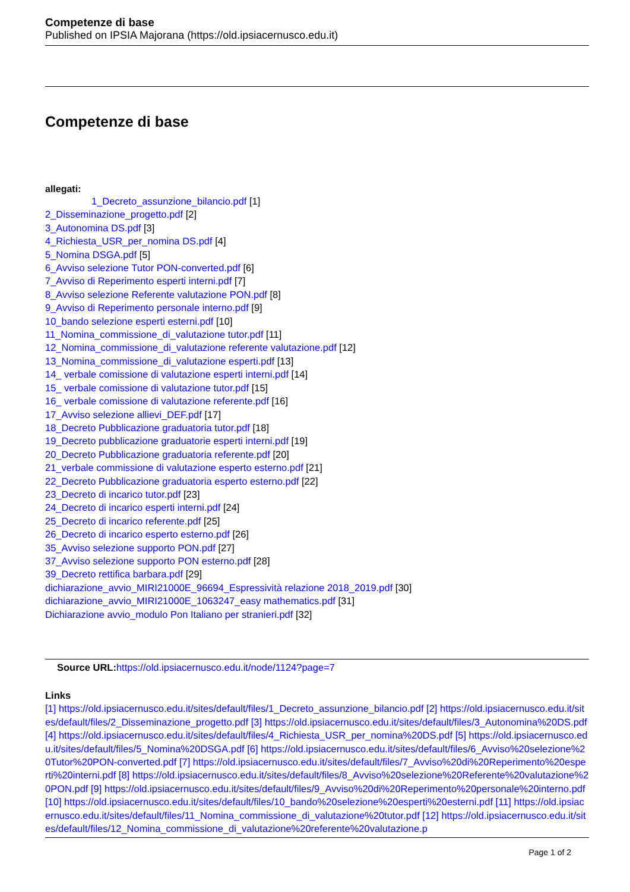Competenze di base
Published on IPSIA Majorana (https://old.ipsiacernusco.edu.it)
Competenze di base
allegati:
1_Decreto_assunzione_bilancio.pdf [1]
2_Disseminazione_progetto.pdf [2]
3_Autonomina DS.pdf [3]
4_Richiesta_USR_per_nomina DS.pdf [4]
5_Nomina DSGA.pdf [5]
6_Avviso selezione Tutor PON-converted.pdf [6]
7_Avviso di Reperimento esperti interni.pdf [7]
8_Avviso selezione Referente valutazione PON.pdf [8]
9_Avviso di Reperimento personale interno.pdf [9]
10_bando selezione esperti esterni.pdf [10]
11_Nomina_commissione_di_valutazione tutor.pdf [11]
12_Nomina_commissione_di_valutazione referente valutazione.pdf [12]
13_Nomina_commissione_di_valutazione esperti.pdf [13]
14_ verbale comissione di valutazione esperti interni.pdf [14]
15_ verbale comissione di valutazione tutor.pdf [15]
16_ verbale comissione di valutazione referente.pdf [16]
17_Avviso selezione allievi_DEF.pdf [17]
18_Decreto Pubblicazione graduatoria tutor.pdf [18]
19_Decreto pubblicazione graduatorie esperti interni.pdf [19]
20_Decreto Pubblicazione graduatoria referente.pdf [20]
21_verbale commissione di valutazione esperto esterno.pdf [21]
22_Decreto Pubblicazione graduatoria esperto esterno.pdf [22]
23_Decreto di incarico tutor.pdf [23]
24_Decreto di incarico esperti interni.pdf [24]
25_Decreto di incarico referente.pdf [25]
26_Decreto di incarico esperto esterno.pdf [26]
35_Avviso selezione supporto PON.pdf [27]
37_Avviso selezione supporto PON esterno.pdf [28]
39_Decreto rettifica barbara.pdf [29]
dichiarazione_avvio_MIRI21000E_96694_Espressività relazione 2018_2019.pdf [30]
dichiarazione_avvio_MIRI21000E_1063247_easy mathematics.pdf [31]
Dichiarazione avvio_modulo Pon Italiano per stranieri.pdf [32]
Source URL: https://old.ipsiacernusco.edu.it/node/1124?page=7
Links
[1] https://old.ipsiacernusco.edu.it/sites/default/files/1_Decreto_assunzione_bilancio.pdf [2] https://old.ipsiacernusco.edu.it/sites/default/files/2_Disseminazione_progetto.pdf [3] https://old.ipsiacernusco.edu.it/sites/default/files/3_Autonomina%20DS.pdf [4] https://old.ipsiacernusco.edu.it/sites/default/files/4_Richiesta_USR_per_nomina%20DS.pdf [5] https://old.ipsiacernusco.edu.it/sites/default/files/5_Nomina%20DSGA.pdf [6] https://old.ipsiacernusco.edu.it/sites/default/files/6_Avviso%20selezione%20Tutor%20PON-converted.pdf [7] https://old.ipsiacernusco.edu.it/sites/default/files/7_Avviso%20di%20Reperimento%20esperti%20interni.pdf [8] https://old.ipsiacernusco.edu.it/sites/default/files/8_Avviso%20selezione%20Referente%20valutazione%20PON.pdf [9] https://old.ipsiacernusco.edu.it/sites/default/files/9_Avviso%20di%20Reperimento%20personale%20interno.pdf [10] https://old.ipsiacernusco.edu.it/sites/default/files/10_bando%20selezione%20esperti%20esterni.pdf [11] https://old.ipsiacernusco.edu.it/sites/default/files/11_Nomina_commissione_di_valutazione%20tutor.pdf [12] https://old.ipsiacernusco.edu.it/sites/default/files/12_Nomina_commissione_di_valutazione%20referente%20valutazione.p
Page 1 of 2